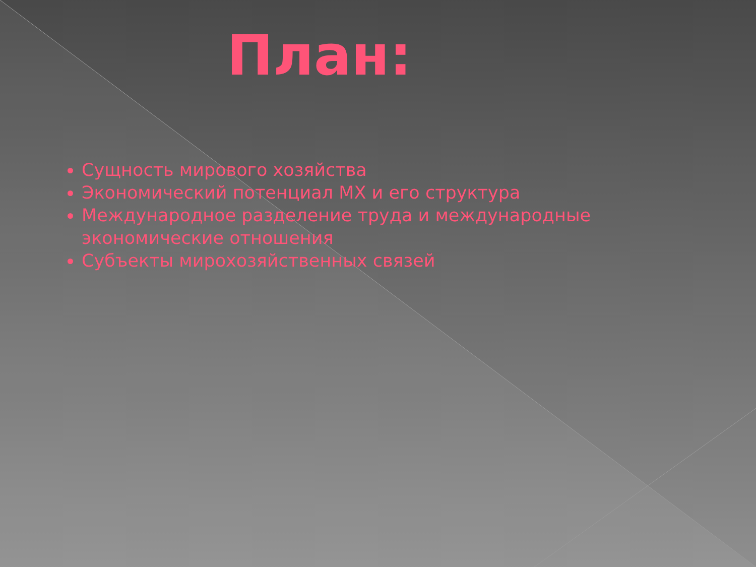План:
Сущность мирового хозяйства
Экономический потенциал МХ и его структура
Международное разделение труда и международные экономические отношения
Субъекты мирохозяйственных связей